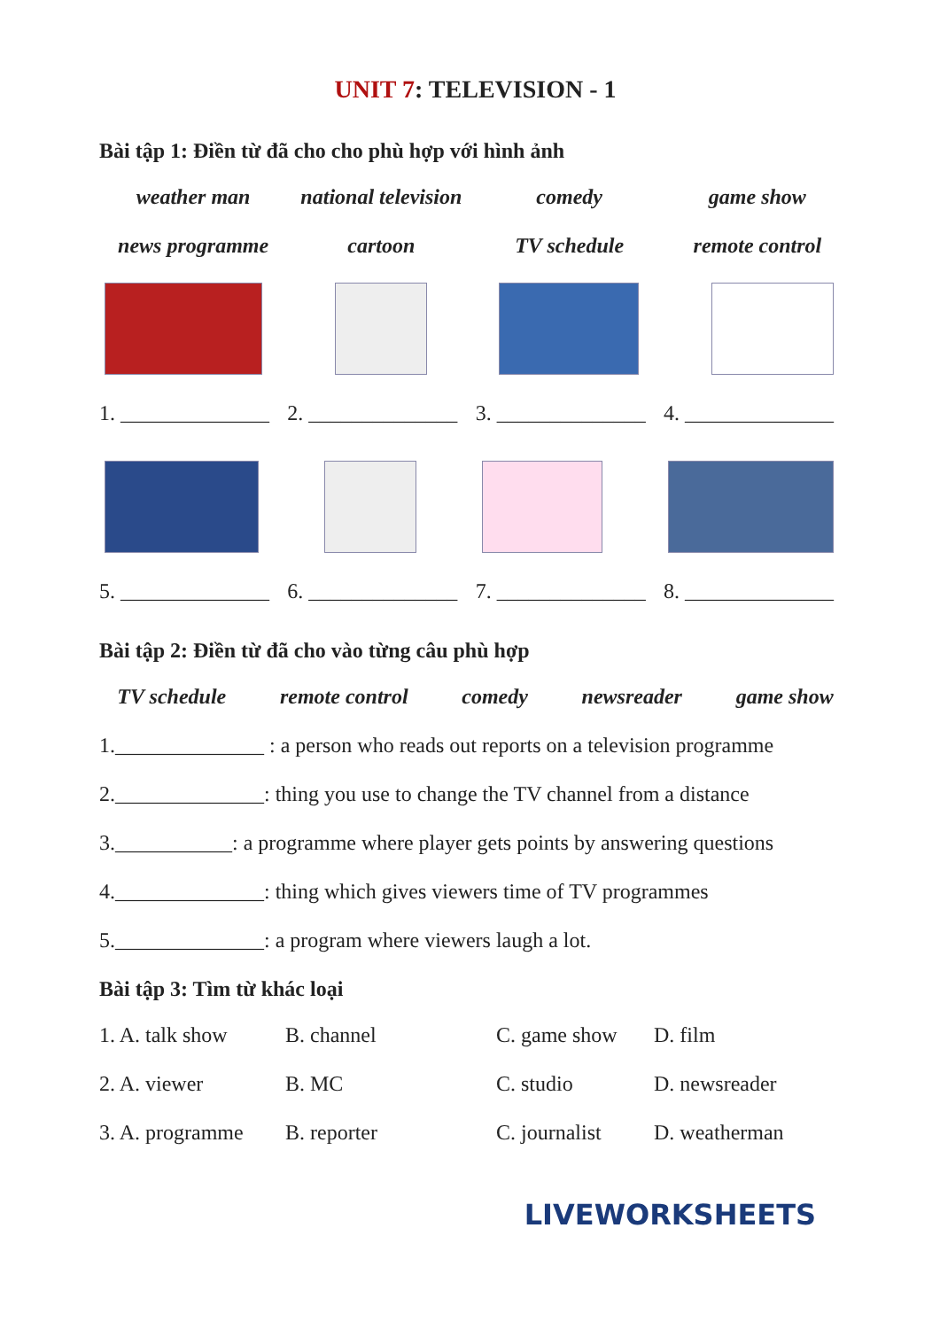UNIT 7: TELEVISION - 1
Bài tập 1: Điền từ đã cho cho phù hợp với hình ảnh
weather man national television comedy game show news programme cartoon TV schedule remote control
1. ______________ 2. ______________ 3. ______________ 4. ______________
5. ______________ 6. ______________ 7. ______________ 8. ______________
Bài tập 2: Điền từ đã cho vào từng câu phù hợp
TV schedule remote control comedy newsreader game show
1.______________ : a person who reads out reports on a television programme
2.______________: thing you use to change the TV channel from a distance
3.___________: a programme where player gets points by answering questions
4.______________: thing which gives viewers time of TV programmes
5.______________: a program where viewers laugh a lot.
Bài tập 3: Tìm từ khác loại
1. A. talk show B. channel C. game show D. film 2. A. viewer B. MC C. studio D. newsreader 3. A. programme B. reporter C. journalist D. weatherman
LIVEWORKSHEETS